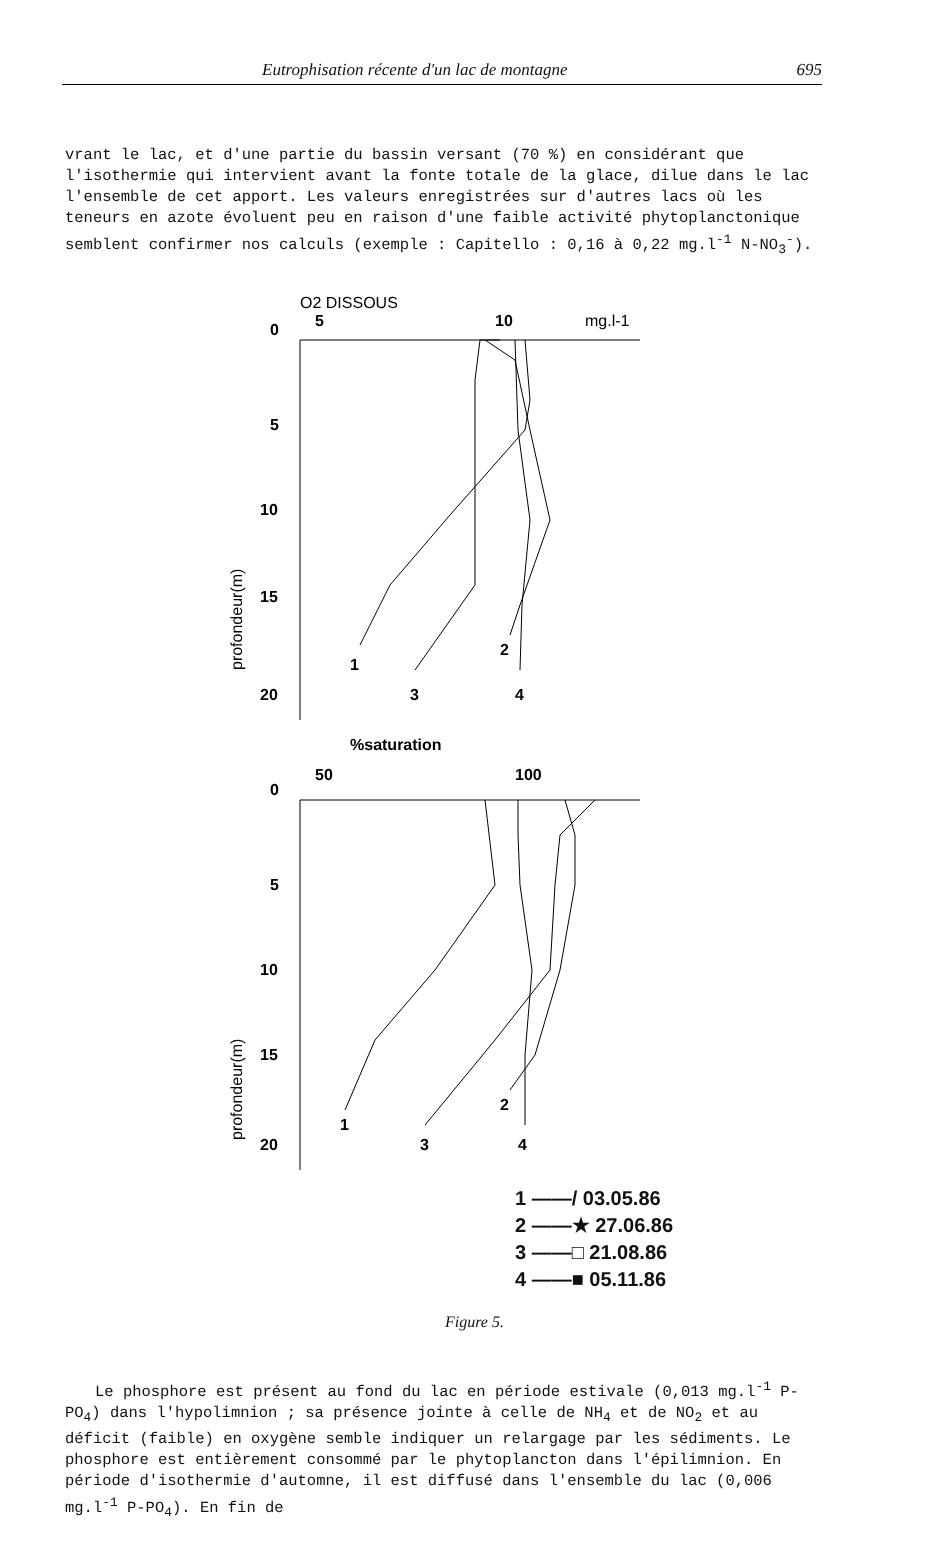Eutrophisation récente d'un lac de montagne 695
vrant le lac, et d'une partie du bassin versant (70 %) en considérant que l'isothermie qui intervient avant la fonte totale de la glace, dilue dans le lac l'ensemble de cet apport. Les valeurs enregistrées sur d'autres lacs où les teneurs en azote évoluent peu en raison d'une faible activité phytoplanctonique semblent confirmer nos calculs (exemple : Capitello : 0,16 à 0,22 mg.l<sup>-1</sup> N-NO<sub>3</sub><sup>-</sup>).
O2 DISSOUS
0
5
10
mg.l-1
5
10
15
20
profondeur(m)
1
2
3
4
%saturation
0
50
100
%
%
5
10
15
20
profondeur(m)
1
2
3
4
1 ——/ 03.05.86
2 ——★ 27.06.86
3 ——□ 21.08.86
4 ——■ 05.11.86
Figure 5.
Le phosphore est présent au fond du lac en période estivale (0,013 mg.l<sup>-1</sup> P-PO<sub>4</sub>) dans l'hypolimnion ; sa présence jointe à celle de NH<sub>4</sub> et de NO<sub>2</sub> et au déficit (faible) en oxygène semble indiquer un relargage par les sédiments. Le phosphore est entièrement consommé par le phytoplancton dans l'épilimnion. En période d'isothermie d'automne, il est diffusé dans l'ensemble du lac (0,006 mg.l<sup>-1</sup> P-PO<sub>4</sub>). En fin de